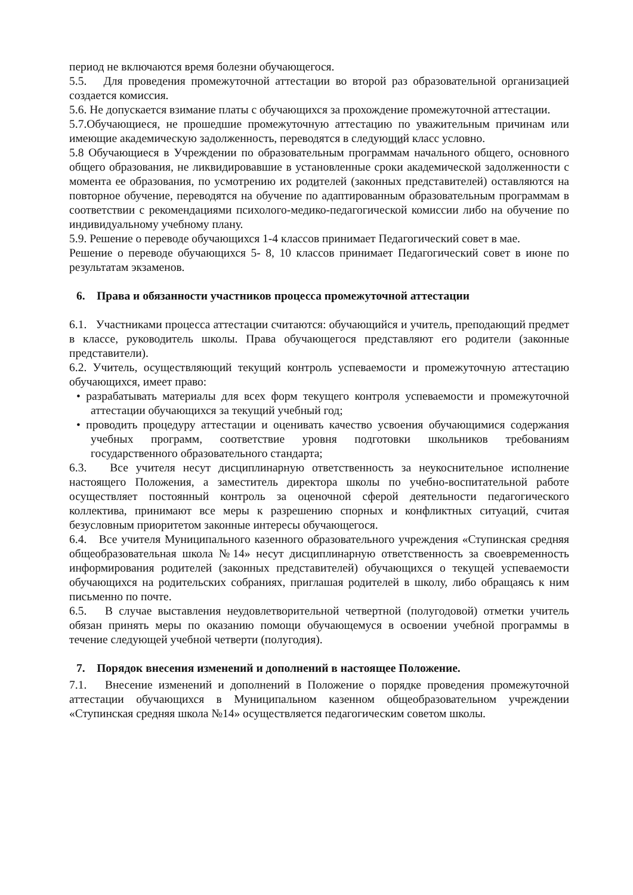период не включаются время болезни обучающегося.
5.5. Для проведения промежуточной аттестации во второй раз образовательной организацией создается комиссия.
5.6. Не допускается взимание платы с обучающихся за прохождение промежуточной аттестации.
5.7.Обучающиеся, не прошедшие промежуточную аттестацию по уважительным причинам или имеющие академическую задолженность, переводятся в следующий класс условно.
5.8 Обучающиеся в Учреждении по образовательным программам начального общего, основного общего образования, не ликвидировавшие в установленные сроки академической задолженности с момента ее образования, по усмотрению их родителей (законных представителей) оставляются на повторное обучение, переводятся на обучение по адаптированным образовательным программам в соответствии с рекомендациями психолого-медико-педагогической комиссии либо на обучение по индивидуальному учебному плану.
5.9. Решение о переводе обучающихся 1-4 классов принимает Педагогический совет в мае.
Решение о переводе обучающихся 5- 8, 10 классов принимает Педагогический совет в июне по результатам экзаменов.
6. Права и обязанности участников процесса промежуточной аттестации
6.1. Участниками процесса аттестации считаются: обучающийся и учитель, преподающий предмет в классе, руководитель школы. Права обучающегося представляют его родители (законные представители).
6.2. Учитель, осуществляющий текущий контроль успеваемости и промежуточную аттестацию обучающихся, имеет право:
• разрабатывать материалы для всех форм текущего контроля успеваемости и промежуточной аттестации обучающихся за текущий учебный год;
• проводить процедуру аттестации и оценивать качество усвоения обучающимися содержания учебных программ, соответствие уровня подготовки школьников требованиям государственного образовательного стандарта;
6.3. Все учителя несут дисциплинарную ответственность за неукоснительное исполнение настоящего Положения, а заместитель директора школы по учебно-воспитательной работе осуществляет постоянный контроль за оценочной сферой деятельности педагогического коллектива, принимают все меры к разрешению спорных и конфликтных ситуаций, считая безусловным приоритетом законные интересы обучающегося.
6.4. Все учителя Муниципального казенного образовательного учреждения «Ступинская средняя общеобразовательная школа №14» несут дисциплинарную ответственность за своевременность информирования родителей (законных представителей) обучающихся о текущей успеваемости обучающихся на родительских собраниях, приглашая родителей в школу, либо обращаясь к ним письменно по почте.
6.5. В случае выставления неудовлетворительной четвертной (полугодовой) отметки учитель обязан принять меры по оказанию помощи обучающемуся в освоении учебной программы в течение следующей учебной четверти (полугодия).
7. Порядок внесения изменений и дополнений в настоящее Положение.
7.1. Внесение изменений и дополнений в Положение о порядке проведения промежуточной аттестации обучающихся в Муниципальном казенном общеобразовательном учреждении «Ступинская средняя школа №14» осуществляется педагогическим советом школы.